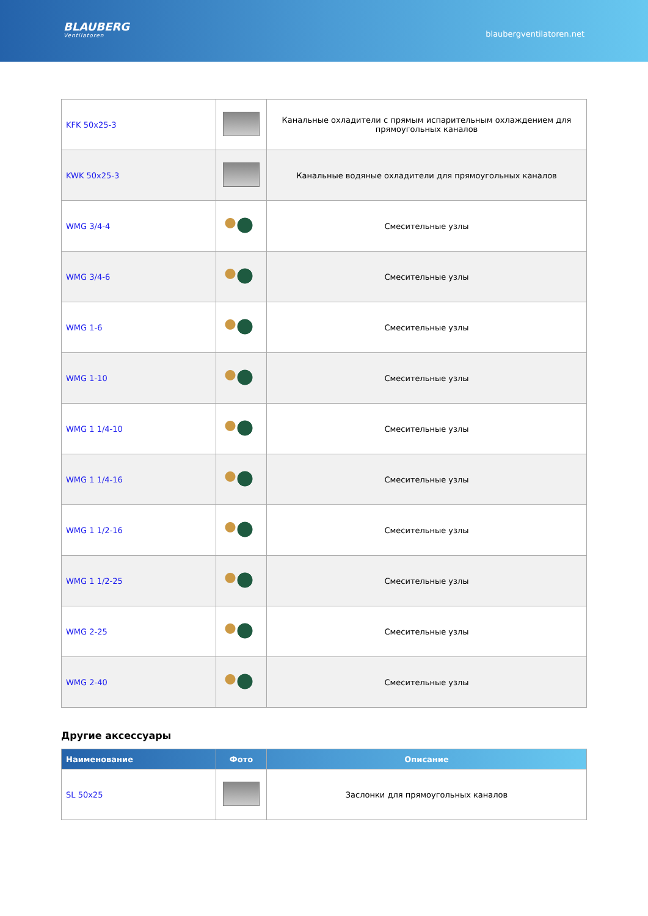BLAUBERG
Ventilatoren
blaubergventilatoren.net
| KFK 50x25-3 | | Канальные охладители с прямым испарительным охлаждением для прямоугольных каналов |
| KWK 50x25-3 | | Канальные водяные охладители для прямоугольных каналов |
| WMG 3/4-4 | | Смесительные узлы |
| WMG 3/4-6 | | Смесительные узлы |
| WMG 1-6 | | Смесительные узлы |
| WMG 1-10 | | Смесительные узлы |
| WMG 1 1/4-10 | | Смесительные узлы |
| WMG 1 1/4-16 | | Смесительные узлы |
| WMG 1 1/2-16 | | Смесительные узлы |
| WMG 1 1/2-25 | | Смесительные узлы |
| WMG 2-25 | | Смесительные узлы |
| WMG 2-40 | | Смесительные узлы |
Другие аксессуары
| Наименование | Фото | Описание |
| --- | --- | --- |
| SL 50x25 | | Заслонки для прямоугольных каналов |